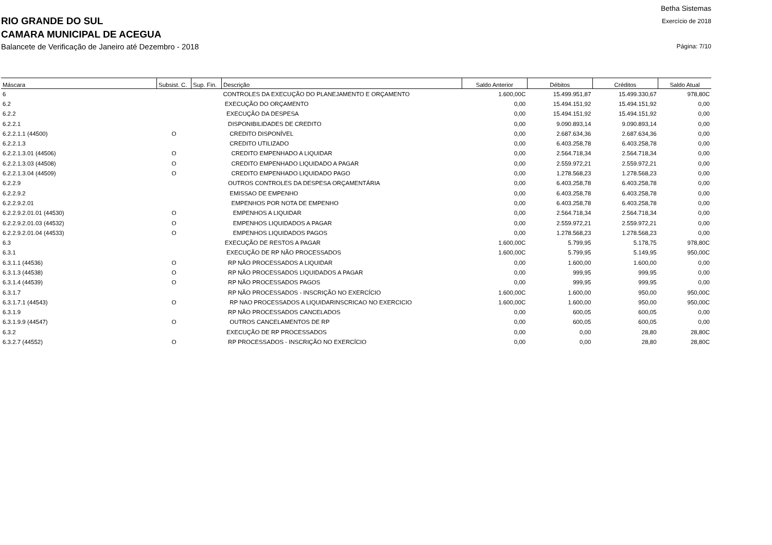RIO GRANDE DO SUL
CAMARA MUNICIPAL DE ACEGUA
Balancete de Verificação de Janeiro até Dezembro - 2018
Betha Sistemas
Exercício de 2018
Página: 7/10
| Máscara | Subsist. C. | Sup. Fin. | Descrição | Saldo Anterior | Débitos | Créditos | Saldo Atual |
| --- | --- | --- | --- | --- | --- | --- | --- |
| 6 | | | CONTROLES DA EXECUÇÃO DO PLANEJAMENTO E ORÇAMENTO | 1.600,00C | 15.499.951,87 | 15.499.330,67 | 978,80C |
| 6.2 | | | EXECUÇÃO DO ORÇAMENTO | 0,00 | 15.494.151,92 | 15.494.151,92 | 0,00 |
| 6.2.2 | | | EXECUÇÃO DA DESPESA | 0,00 | 15.494.151,92 | 15.494.151,92 | 0,00 |
| 6.2.2.1 | | | DISPONIBILIDADES DE CREDITO | 0,00 | 9.090.893,14 | 9.090.893,14 | 0,00 |
| 6.2.2.1.1 (44500) | O | | CREDITO DISPONÍVEL | 0,00 | 2.687.634,36 | 2.687.634,36 | 0,00 |
| 6.2.2.1.3 | | | CREDITO UTILIZADO | 0,00 | 6.403.258,78 | 6.403.258,78 | 0,00 |
| 6.2.2.1.3.01 (44506) | O | | CREDITO EMPENHADO A LIQUIDAR | 0,00 | 2.564.718,34 | 2.564.718,34 | 0,00 |
| 6.2.2.1.3.03 (44508) | O | | CREDITO EMPENHADO LIQUIDADO A PAGAR | 0,00 | 2.559.972,21 | 2.559.972,21 | 0,00 |
| 6.2.2.1.3.04 (44509) | O | | CREDITO EMPENHADO LIQUIDADO PAGO | 0,00 | 1.278.568,23 | 1.278.568,23 | 0,00 |
| 6.2.2.9 | | | OUTROS CONTROLES DA DESPESA ORÇAMENTÁRIA | 0,00 | 6.403.258,78 | 6.403.258,78 | 0,00 |
| 6.2.2.9.2 | | | EMISSAO DE EMPENHO | 0,00 | 6.403.258,78 | 6.403.258,78 | 0,00 |
| 6.2.2.9.2.01 | | | EMPENHOS POR NOTA DE EMPENHO | 0,00 | 6.403.258,78 | 6.403.258,78 | 0,00 |
| 6.2.2.9.2.01.01 (44530) | O | | EMPENHOS A LIQUIDAR | 0,00 | 2.564.718,34 | 2.564.718,34 | 0,00 |
| 6.2.2.9.2.01.03 (44532) | O | | EMPENHOS LIQUIDADOS A PAGAR | 0,00 | 2.559.972,21 | 2.559.972,21 | 0,00 |
| 6.2.2.9.2.01.04 (44533) | O | | EMPENHOS LIQUIDADOS PAGOS | 0,00 | 1.278.568,23 | 1.278.568,23 | 0,00 |
| 6.3 | | | EXECUÇÃO DE RESTOS A PAGAR | 1.600,00C | 5.799,95 | 5.178,75 | 978,80C |
| 6.3.1 | | | EXECUÇÃO DE RP NÃO PROCESSADOS | 1.600,00C | 5.799,95 | 5.149,95 | 950,00C |
| 6.3.1.1 (44536) | O | | RP NÃO PROCESSADOS A LIQUIDAR | 0,00 | 1.600,00 | 1.600,00 | 0,00 |
| 6.3.1.3 (44538) | O | | RP NÃO PROCESSADOS LIQUIDADOS A PAGAR | 0,00 | 999,95 | 999,95 | 0,00 |
| 6.3.1.4 (44539) | O | | RP NÃO PROCESSADOS PAGOS | 0,00 | 999,95 | 999,95 | 0,00 |
| 6.3.1.7 | | | RP NÃO PROCESSADOS - INSCRIÇÃO NO EXERCÍCIO | 1.600,00C | 1.600,00 | 950,00 | 950,00C |
| 6.3.1.7.1 (44543) | O | | RP NAO PROCESSADOS A LIQUIDARINSCRICAO NO EXERCICIO | 1.600,00C | 1.600,00 | 950,00 | 950,00C |
| 6.3.1.9 | | | RP NÃO PROCESSADOS CANCELADOS | 0,00 | 600,05 | 600,05 | 0,00 |
| 6.3.1.9.9 (44547) | O | | OUTROS CANCELAMENTOS DE RP | 0,00 | 600,05 | 600,05 | 0,00 |
| 6.3.2 | | | EXECUÇÃO DE RP PROCESSADOS | 0,00 | 0,00 | 28,80 | 28,80C |
| 6.3.2.7 (44552) | O | | RP PROCESSADOS - INSCRIÇÃO NO EXERCÍCIO | 0,00 | 0,00 | 28,80 | 28,80C |